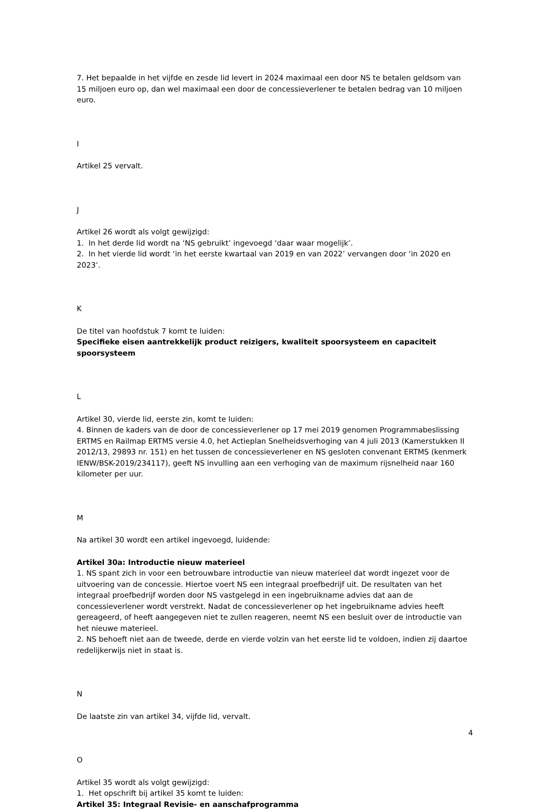7. Het bepaalde in het vijfde en zesde lid levert in 2024 maximaal een door NS te betalen geldsom van 15 miljoen euro op, dan wel maximaal een door de concessieverlener te betalen bedrag van 10 miljoen euro.
I
Artikel 25 vervalt.
J
Artikel 26 wordt als volgt gewijzigd:
1. In het derde lid wordt na ‘NS gebruikt’ ingevoegd ‘daar waar mogelijk’.
2. In het vierde lid wordt ‘in het eerste kwartaal van 2019 en van 2022’ vervangen door ‘in 2020 en 2023’.
K
De titel van hoofdstuk 7 komt te luiden:
Specifieke eisen aantrekkelijk product reizigers, kwaliteit spoorsysteem en capaciteit spoorsysteem
L
Artikel 30, vierde lid, eerste zin, komt te luiden:
4. Binnen de kaders van de door de concessieverlener op 17 mei 2019 genomen Programmabeslissing ERTMS en Railmap ERTMS versie 4.0, het Actieplan Snelheidsverhoging van 4 juli 2013 (Kamerstukken II 2012/13, 29893 nr. 151) en het tussen de concessieverlener en NS gesloten convenant ERTMS (kenmerk IENW/BSK-2019/234117), geeft NS invulling aan een verhoging van de maximum rijsnelheid naar 160 kilometer per uur.
M
Na artikel 30 wordt een artikel ingevoegd, luidende:
Artikel 30a: Introductie nieuw materieel
1. NS spant zich in voor een betrouwbare introductie van nieuw materieel dat wordt ingezet voor de uitvoering van de concessie. Hiertoe voert NS een integraal proefbedrijf uit. De resultaten van het integraal proefbedrijf worden door NS vastgelegd in een ingebruikname advies dat aan de concessieverlener wordt verstrekt. Nadat de concessieverlener op het ingebruikname advies heeft gereageerd, of heeft aangegeven niet te zullen reageren, neemt NS een besluit over de introductie van het nieuwe materieel.
2. NS behoeft niet aan de tweede, derde en vierde volzin van het eerste lid te voldoen, indien zij daartoe redelijkerwijs niet in staat is.
N
De laatste zin van artikel 34, vijfde lid, vervalt.
O
Artikel 35 wordt als volgt gewijzigd:
1. Het opschrift bij artikel 35 komt te luiden:
Artikel 35: Integraal Revisie- en aanschafprogramma
4